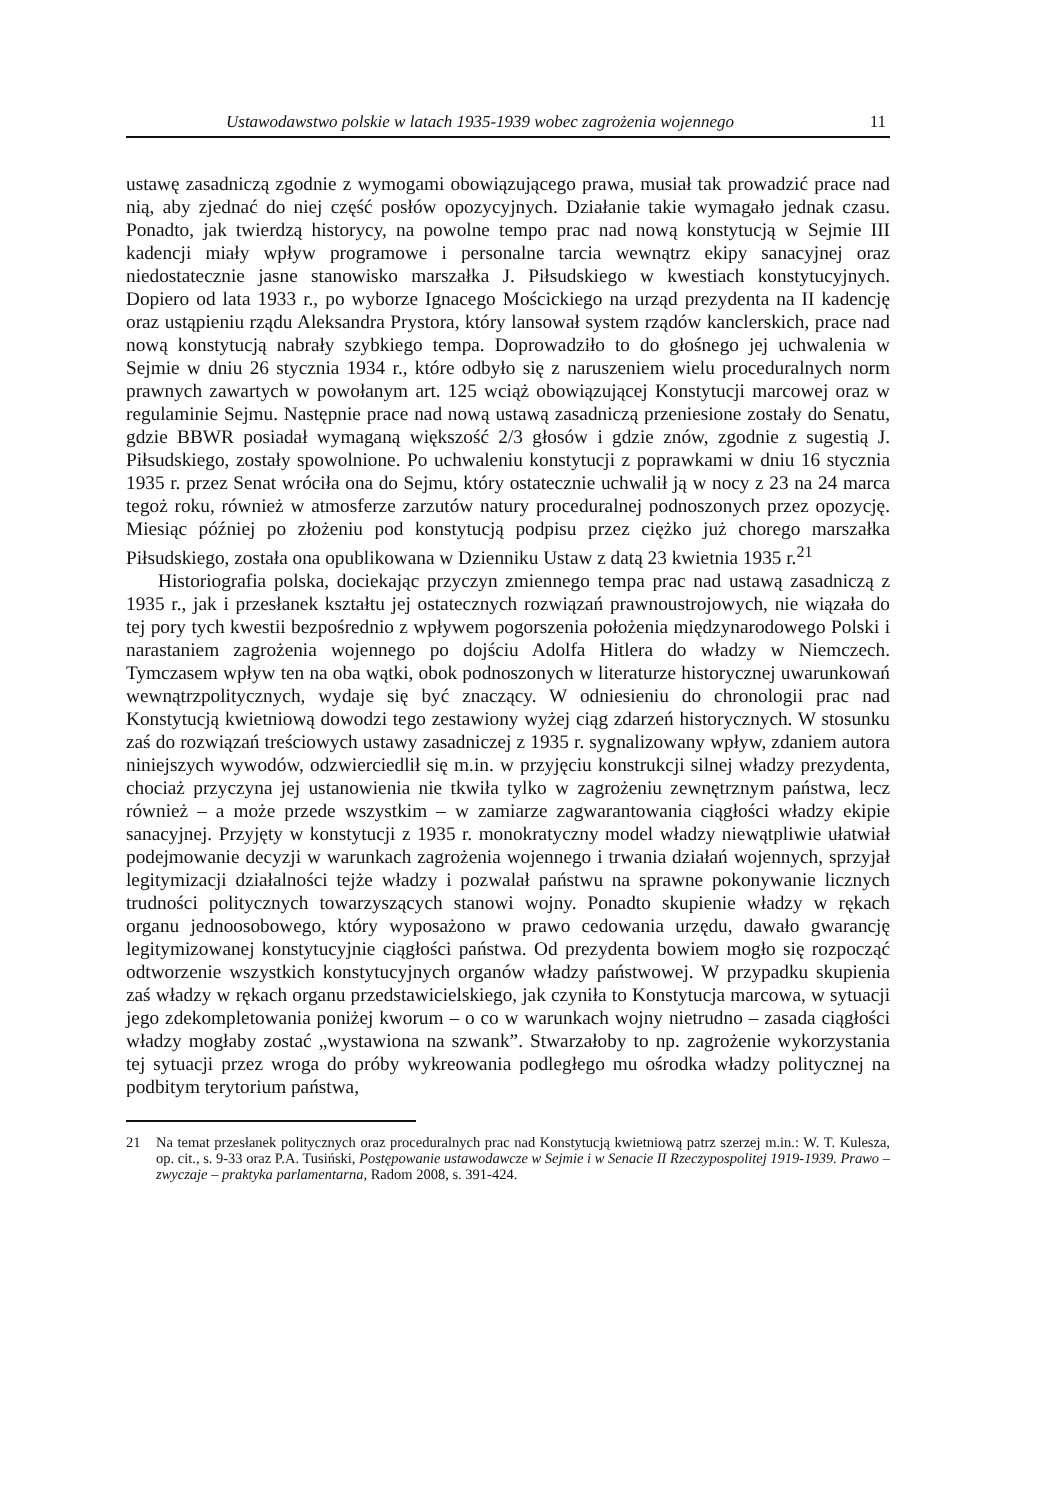Ustawodawstwo polskie w latach 1935-1939 wobec zagrożenia wojennego 11
ustawę zasadniczą zgodnie z wymogami obowiązującego prawa, musiał tak prowadzić prace nad nią, aby zjednać do niej część posłów opozycyjnych. Działanie takie wymagało jednak czasu. Ponadto, jak twierdzą historycy, na powolne tempo prac nad nową konstytucją w Sejmie III kadencji miały wpływ programowe i personalne tarcia wewnątrz ekipy sanacyjnej oraz niedostatecznie jasne stanowisko marszałka J. Piłsudskiego w kwestiach konstytucyjnych. Dopiero od lata 1933 r., po wyborze Ignacego Mościckiego na urząd prezydenta na II kadencję oraz ustąpieniu rządu Aleksandra Prystora, który lansował system rządów kanclerskich, prace nad nową konstytucją nabrały szybkiego tempa. Doprowadziło to do głośnego jej uchwalenia w Sejmie w dniu 26 stycznia 1934 r., które odbyło się z naruszeniem wielu proceduralnych norm prawnych zawartych w powołanym art. 125 wciąż obowiązującej Konstytucji marcowej oraz w regulaminie Sejmu. Następnie prace nad nową ustawą zasadniczą przeniesione zostały do Senatu, gdzie BBWR posiadał wymaganą większość 2/3 głosów i gdzie znów, zgodnie z sugestią J. Piłsudskiego, zostały spowolnione. Po uchwaleniu konstytucji z poprawkami w dniu 16 stycznia 1935 r. przez Senat wróciła ona do Sejmu, który ostatecznie uchwalił ją w nocy z 23 na 24 marca tegoż roku, również w atmosferze zarzutów natury proceduralnej podnoszonych przez opozycję. Miesiąc później po złożeniu pod konstytucją podpisu przez ciężko już chorego marszałka Piłsudskiego, została ona opublikowana w Dzienniku Ustaw z datą 23 kwietnia 1935 r.<sup>21</sup>
Historiografia polska, dociekając przyczyn zmiennego tempa prac nad ustawą zasadniczą z 1935 r., jak i przesłanek kształtu jej ostatecznych rozwiązań prawnoustrojowych, nie wiązała do tej pory tych kwestii bezpośrednio z wpływem pogorszenia położenia międzynarodowego Polski i narastaniem zagrożenia wojennego po dojściu Adolfa Hitlera do władzy w Niemczech. Tymczasem wpływ ten na oba wątki, obok podnoszonych w literaturze historycznej uwarunkowań wewnątrzpolitycznych, wydaje się być znaczący. W odniesieniu do chronologii prac nad Konstytucją kwietniową dowodzi tego zestawiony wyżej ciąg zdarzeń historycznych. W stosunku zaś do rozwiązań treściowych ustawy zasadniczej z 1935 r. sygnalizowany wpływ, zdaniem autora niniejszych wywodów, odzwierciedlił się m.in. w przyjęciu konstrukcji silnej władzy prezydenta, chociaż przyczyna jej ustanowienia nie tkwiła tylko w zagrożeniu zewnętrznym państwa, lecz również – a może przede wszystkim – w zamiarze zagwarantowania ciągłości władzy ekipie sanacyjnej. Przyjęty w konstytucji z 1935 r. monokratyczny model władzy niewątpliwie ułatwiał podejmowanie decyzji w warunkach zagrożenia wojennego i trwania działań wojennych, sprzyjał legitymizacji działalności tejże władzy i pozwalał państwu na sprawne pokonywanie licznych trudności politycznych towarzyszących stanowi wojny. Ponadto skupienie władzy w rękach organu jednoosobowego, który wyposażono w prawo cedowania urzędu, dawało gwarancję legitymizowanej konstytucyjnie ciągłości państwa. Od prezydenta bowiem mogło się rozpocząć odtworzenie wszystkich konstytucyjnych organów władzy państwowej. W przypadku skupienia zaś władzy w rękach organu przedstawicielskiego, jak czyniła to Konstytucja marcowa, w sytuacji jego zdekompletowania poniżej kworum – o co w warunkach wojny nietrudno – zasada ciągłości władzy mogłaby zostać „wystawiona na szwank”. Stwarzałoby to np. zagrożenie wykorzystania tej sytuacji przez wroga do próby wykreowania podległego mu ośrodka władzy politycznej na podbitym terytorium państwa,
21 Na temat przesłanek politycznych oraz proceduralnych prac nad Konstytucją kwietniową patrz szerzej m.in.: W. T. Kulesza, op. cit., s. 9-33 oraz P.A. Tusiński, Postępowanie ustawodawcze w Sejmie i w Senacie II Rzeczypospolitej 1919-1939. Prawo – zwyczaje – praktyka parlamentarna, Radom 2008, s. 391-424.